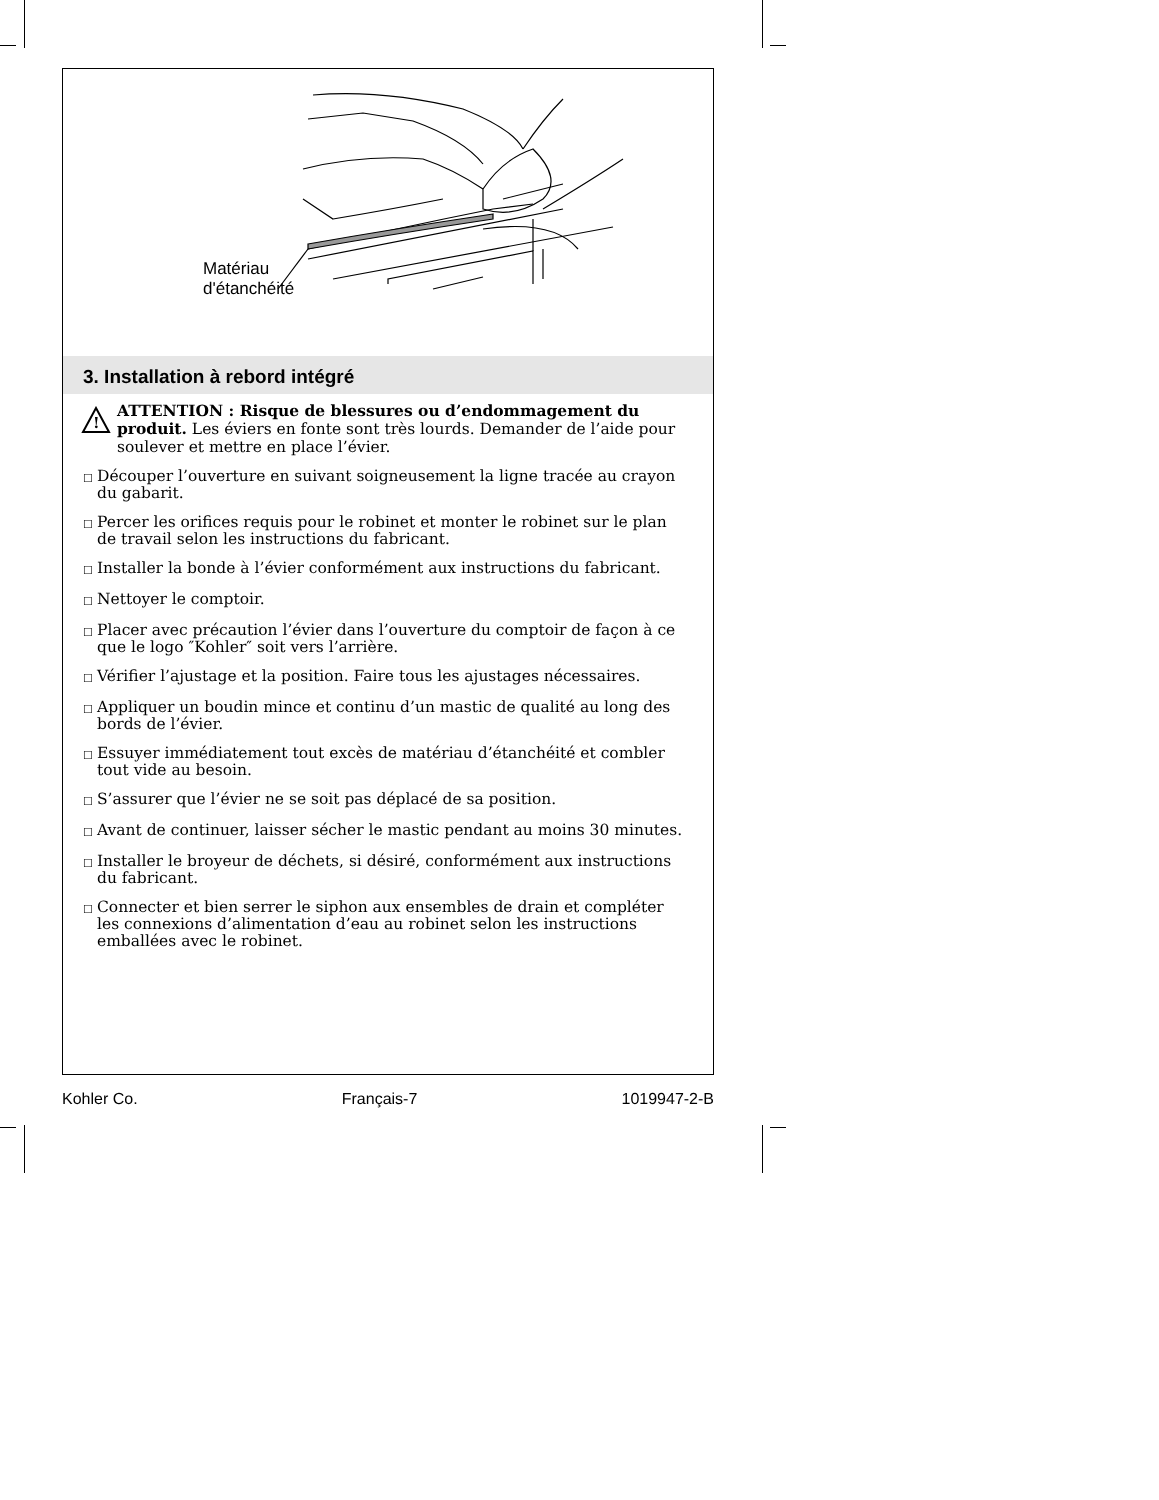Matériau
d'étanchéité
3. Installation à rebord intégré
!
ATTENTION : Risque de blessures ou d’endommagement du produit. Les éviers en fonte sont très lourds. Demander de l’aide pour soulever et mettre en place l’évier.
☐ Découper l’ouverture en suivant soigneusement la ligne tracée au crayon du gabarit.
☐ Percer les orifices requis pour le robinet et monter le robinet sur le plan de travail selon les instructions du fabricant.
☐ Installer la bonde à l’évier conformément aux instructions du fabricant.
☐ Nettoyer le comptoir.
☐ Placer avec précaution l’évier dans l’ouverture du comptoir de façon à ce que le logo ″Kohler″ soit vers l’arrière.
☐ Vérifier l’ajustage et la position. Faire tous les ajustages nécessaires.
☐ Appliquer un boudin mince et continu d’un mastic de qualité au long des bords de l’évier.
☐ Essuyer immédiatement tout excès de matériau d’étanchéité et combler tout vide au besoin.
☐ S’assurer que l’évier ne se soit pas déplacé de sa position.
☐ Avant de continuer, laisser sécher le mastic pendant au moins 30 minutes.
☐ Installer le broyeur de déchets, si désiré, conformément aux instructions du fabricant.
☐ Connecter et bien serrer le siphon aux ensembles de drain et compléter les connexions d’alimentation d’eau au robinet selon les instructions emballées avec le robinet.
Kohler Co. Français-7 1019947-2-B